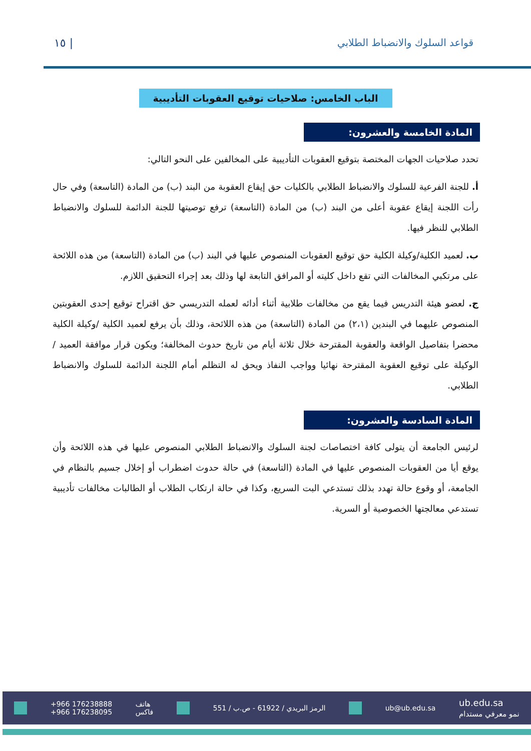١٥ | قواعد السلوك والانضباط الطلابي
الباب الخامس: صلاحيات توقيع العقوبات التأديبية
المادة الخامسة والعشرون:
تحدد صلاحيات الجهات المختصة بتوقيع العقوبات التأديبية على المخالفين على النحو التالي:
أ. للجنة الفرعية للسلوك والانضباط الطلابي بالكليات حق إيقاع العقوبة من البند (ب) من المادة (التاسعة) وفي حال رأت اللجنة إيقاع عقوبة أعلى من البند (ب) من المادة (التاسعة) ترفع توصيتها للجنة الدائمة للسلوك والانضباط الطلابي للنظر فيها.
ب. لعميد الكلية/وكيلة الكلية حق توقيع العقوبات المنصوص عليها في البند (ب) من المادة (التاسعة) من هذه اللائحة على مرتكبي المخالفات التي تقع داخل كليته أو المرافق التابعة لها وذلك بعد إجراء التحقيق اللازم.
ج. لعضو هيئة التدريس فيما يقع من مخالفات طلابية أثناء أدائه لعمله التدريسي حق اقتراح توقيع إحدى العقوبتين المنصوص عليهما في البندين (٢،١) من المادة (التاسعة) من هذه اللائحة، وذلك بأن يرفع لعميد الكلية /وكيلة الكلية محضرا بتفاصيل الواقعة والعقوبة المقترحة خلال ثلاثة أيام من تاريخ حدوث المخالفة؛ ويكون قرار موافقة العميد /الوكيلة على توقيع العقوبة المقترحة نهائيا وواجب النفاذ ويحق له التظلم أمام اللجنة الدائمة للسلوك والانضباط الطلابي.
المادة السادسة والعشرون:
لرئيس الجامعة أن يتولى كافة اختصاصات لجنة السلوك والانضباط الطلابي المنصوص عليها في هذه اللائحة وأن يوقع أيا من العقوبات المنصوص عليها في المادة (التاسعة) في حالة حدوث اضطراب أو إخلال جسيم بالنظام في الجامعة، أو وقوع حالة تهدد بذلك تستدعي البت السريع، وكذا في حالة ارتكاب الطلاب أو الطالبات مخالفات تأديبية تستدعي معالجتها الخصوصية أو السرية.
+966 176238888
+966 176238095 هاتف
فاكس الرمز البريدي / 61922 - ص.ب / 551 ub@ub.edu.sa ub.edu.sa
نمو معرفي مستدام